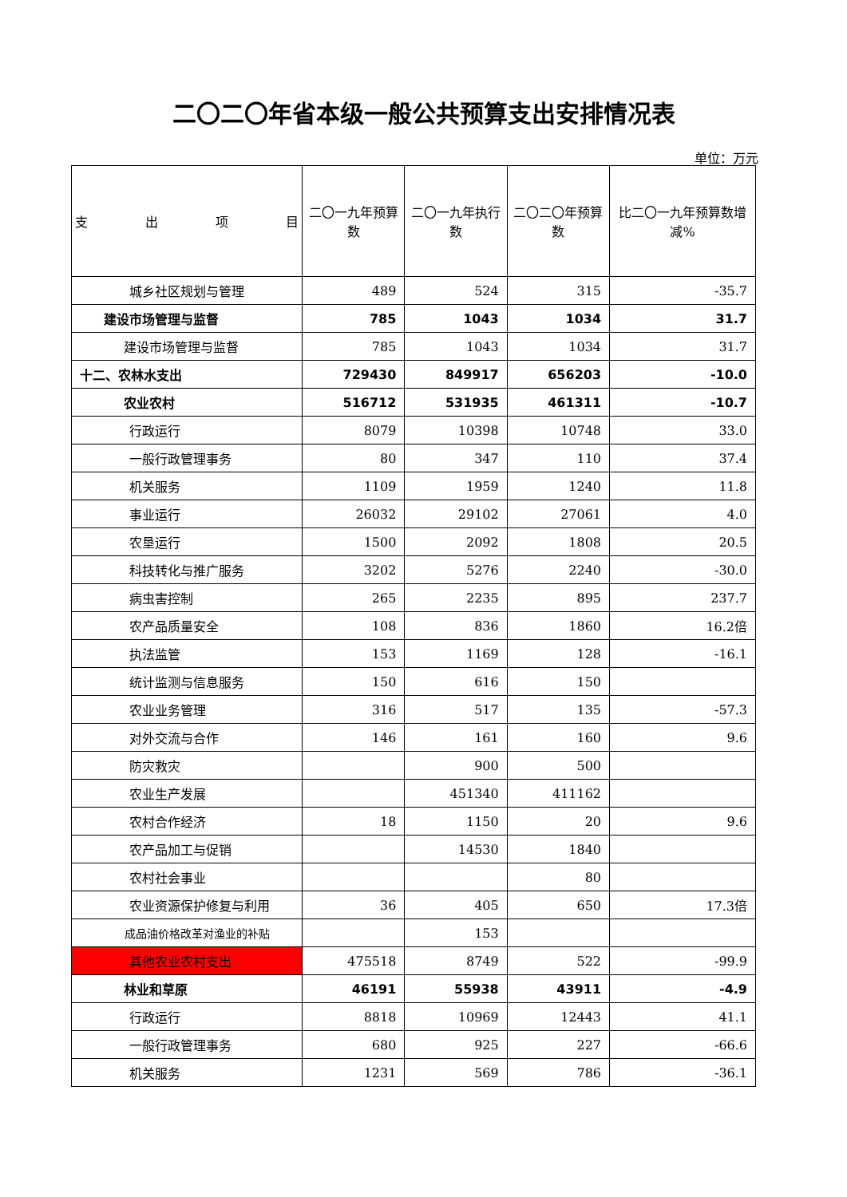二〇二〇年省本级一般公共预算支出安排情况表
单位：万元
| 支 出 项 目 | 二〇一九年预算数 | 二〇一九年执行数 | 二〇二〇年预算数 | 比二〇一九年预算数增减% |
| --- | --- | --- | --- | --- |
| 城乡社区规划与管理 | 489 | 524 | 315 | -35.7 |
| 建设市场管理与监督 | 785 | 1043 | 1034 | 31.7 |
| 建设市场管理与监督 | 785 | 1043 | 1034 | 31.7 |
| 十二、农林水支出 | 729430 | 849917 | 656203 | -10.0 |
| 农业农村 | 516712 | 531935 | 461311 | -10.7 |
| 行政运行 | 8079 | 10398 | 10748 | 33.0 |
| 一般行政管理事务 | 80 | 347 | 110 | 37.4 |
| 机关服务 | 1109 | 1959 | 1240 | 11.8 |
| 事业运行 | 26032 | 29102 | 27061 | 4.0 |
| 农垦运行 | 1500 | 2092 | 1808 | 20.5 |
| 科技转化与推广服务 | 3202 | 5276 | 2240 | -30.0 |
| 病虫害控制 | 265 | 2235 | 895 | 237.7 |
| 农产品质量安全 | 108 | 836 | 1860 | 16.2倍 |
| 执法监管 | 153 | 1169 | 128 | -16.1 |
| 统计监测与信息服务 | 150 | 616 | 150 | |
| 农业业务管理 | 316 | 517 | 135 | -57.3 |
| 对外交流与合作 | 146 | 161 | 160 | 9.6 |
| 防灾救灾 | | 900 | 500 | |
| 农业生产发展 | | 451340 | 411162 | |
| 农村合作经济 | 18 | 1150 | 20 | 9.6 |
| 农产品加工与促销 | | 14530 | 1840 | |
| 农村社会事业 | | | 80 | |
| 农业资源保护修复与利用 | 36 | 405 | 650 | 17.3倍 |
| 成品油价格改革对渔业的补贴 | | 153 | | |
| 其他农业农村支出 | 475518 | 8749 | 522 | -99.9 |
| 林业和草原 | 46191 | 55938 | 43911 | -4.9 |
| 行政运行 | 8818 | 10969 | 12443 | 41.1 |
| 一般行政管理事务 | 680 | 925 | 227 | -66.6 |
| 机关服务 | 1231 | 569 | 786 | -36.1 |